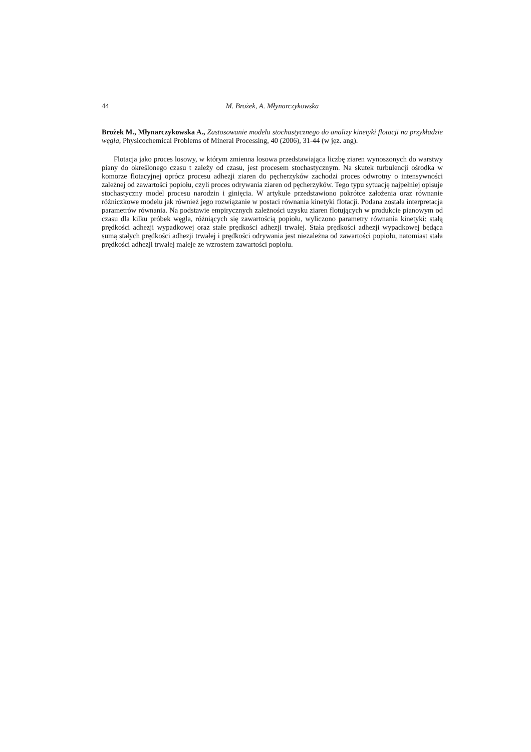44 M. Brożek, A. Młynarczykowska
Brożek M., Młynarczykowska A., Zastosowanie modelu stochastycznego do analizy kinetyki flotacji na przykładzie węgla, Physicochemical Problems of Mineral Processing, 40 (2006), 31-44 (w jęz. ang).
Flotacja jako proces losowy, w którym zmienna losowa przedstawiająca liczbę ziaren wynoszonych do warstwy piany do określonego czasu t zależy od czasu, jest procesem stochastycznym. Na skutek turbulencji ośrodka w komorze flotacyjnej oprócz procesu adhezji ziaren do pęcherzyków zachodzi proces odwrotny o intensywności zależnej od zawartości popiołu, czyli proces odrywania ziaren od pęcherzyków. Tego typu sytuację najpełniej opisuje stochastyczny model procesu narodzin i ginięcia. W artykule przedstawiono pokrótce założenia oraz równanie różniczkowe modelu jak również jego rozwiązanie w postaci równania kinetyki flotacji. Podana została interpretacja parametrów równania. Na podstawie empirycznych zależności uzysku ziaren flotujących w produkcie pianowym od czasu dla kilku próbek węgla, różniących się zawartością popiołu, wyliczono parametry równania kinetyki: stałą prędkości adhezji wypadkowej oraz stałe prędkości adhezji trwałej. Stała prędkości adhezji wypadkowej będąca sumą stałych prędkości adhezji trwałej i prędkości odrywania jest niezależna od zawartości popiołu, natomiast stała prędkości adhezji trwałej maleje ze wzrostem zawartości popiołu.